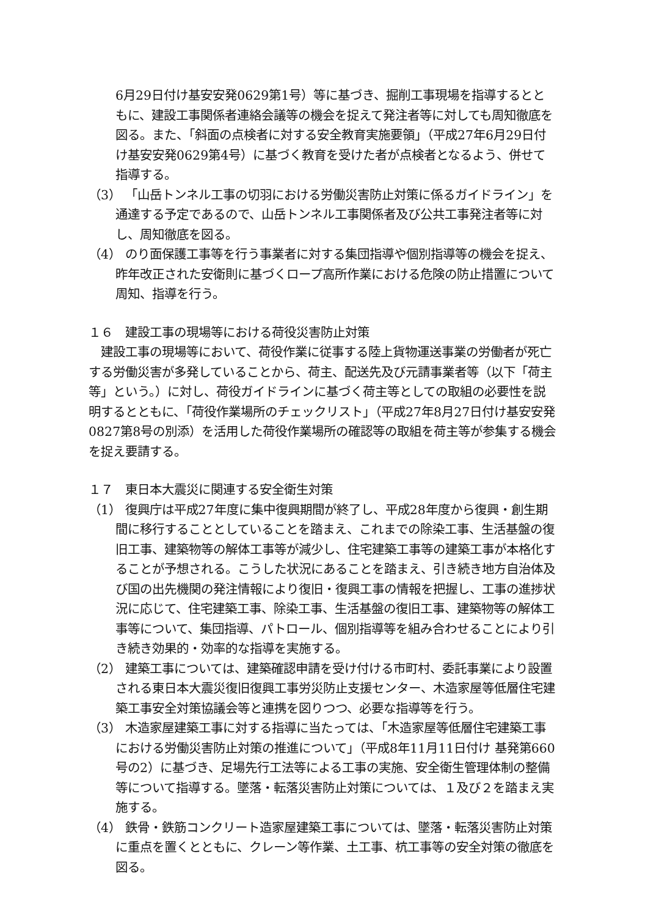6月29日付け基安安発0629第1号）等に基づき、掘削工事現場を指導するとともに、建設工事関係者連絡会議等の機会を捉えて発注者等に対しても周知徹底を図る。また、「斜面の点検者に対する安全教育実施要領」（平成27年6月29日付け基安安発0629第4号）に基づく教育を受けた者が点検者となるよう、併せて指導する。
（3） 「山岳トンネル工事の切羽における労働災害防止対策に係るガイドライン」を通達する予定であるので、山岳トンネル工事関係者及び公共工事発注者等に対し、周知徹底を図る。
（4） のり面保護工事等を行う事業者に対する集団指導や個別指導等の機会を捉え、昨年改正された安衛則に基づくロープ高所作業における危険の防止措置について周知、指導を行う。
１６　建設工事の現場等における荷役災害防止対策
建設工事の現場等において、荷役作業に従事する陸上貨物運送事業の労働者が死亡する労働災害が多発していることから、荷主、配送先及び元請事業者等（以下「荷主等」という。）に対し、荷役ガイドラインに基づく荷主等としての取組の必要性を説明するとともに、「荷役作業場所のチェックリスト」（平成27年8月27日付け基安安発0827第8号の別添）を活用した荷役作業場所の確認等の取組を荷主等が参集する機会を捉え要請する。
１７　東日本大震災に関連する安全衛生対策
（1） 復興庁は平成27年度に集中復興期間が終了し、平成28年度から復興・創生期間に移行することとしていることを踏まえ、これまでの除染工事、生活基盤の復旧工事、建築物等の解体工事等が減少し、住宅建築工事等の建築工事が本格化することが予想される。こうした状況にあることを踏まえ、引き続き地方自治体及び国の出先機関の発注情報により復旧・復興工事の情報を把握し、工事の進捗状況に応じて、住宅建築工事、除染工事、生活基盤の復旧工事、建築物等の解体工事等について、集団指導、パトロール、個別指導等を組み合わせることにより引き続き効果的・効率的な指導を実施する。
（2） 建築工事については、建築確認申請を受け付ける市町村、委託事業により設置される東日本大震災復旧復興工事労災防止支援センター、木造家屋等低層住宅建築工事安全対策協議会等と連携を図りつつ、必要な指導等を行う。
（3） 木造家屋建築工事に対する指導に当たっては、「木造家屋等低層住宅建築工事における労働災害防止対策の推進について」（平成8年11月11日付け 基発第660号の2）に基づき、足場先行工法等による工事の実施、安全衛生管理体制の整備等について指導する。墜落・転落災害防止対策については、１及び２を踏まえ実施する。
（4） 鉄骨・鉄筋コンクリート造家屋建築工事については、墜落・転落災害防止対策に重点を置くとともに、クレーン等作業、土工事、杭工事等の安全対策の徹底を図る。